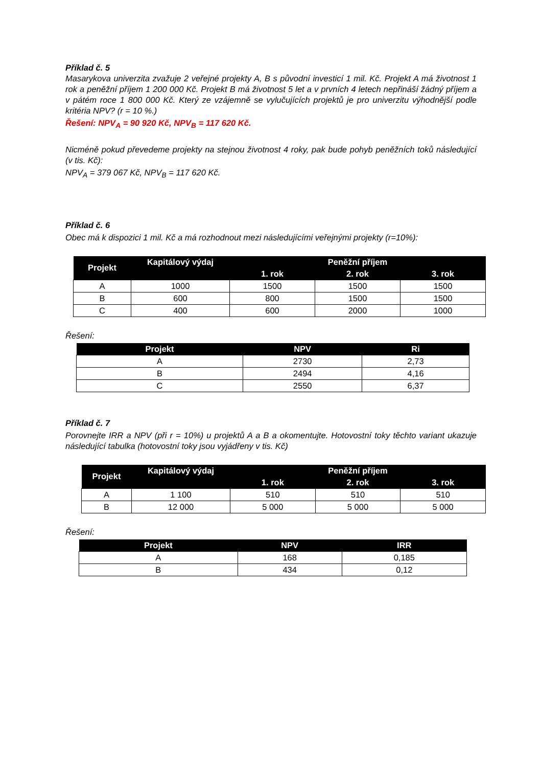Příklad č. 5
Masarykova univerzita zvažuje 2 veřejné projekty A, B s původní investicí 1 mil. Kč. Projekt A má životnost 1 rok a peněžní příjem 1 200 000 Kč. Projekt B má životnost 5 let a v prvních 4 letech nepřináší žádný příjem a v pátém roce 1 800 000 Kč. Který ze vzájemně se vylučujících projektů je pro univerzitu výhodnější podle kritéria NPV? (r = 10 %.)
Řešení: NPV<sub>A</sub> = 90 920 Kč, NPV<sub>B</sub> = 117 620 Kč.
Nicméně pokud převedeme projekty na stejnou životnost 4 roky, pak bude pohyb peněžních toků následující (v tis. Kč):
NPV<sub>A</sub> = 379 067 Kč, NPV<sub>B</sub> = 117 620 Kč.
Příklad č. 6
Obec má k dispozici 1 mil. Kč a má rozhodnout mezi následujícími veřejnými projekty (r=10%):
| Projekt | Kapitálový výdaj | Peněžní příjem | | |
| --- | --- | --- | --- | --- |
| | | 1. rok | 2. rok | 3. rok |
| A | 1000 | 1500 | 1500 | 1500 |
| B | 600 | 800 | 1500 | 1500 |
| C | 400 | 600 | 2000 | 1000 |
Řešení:
| Projekt | NPV | Ri |
| --- | --- | --- |
| A | 2730 | 2,73 |
| B | 2494 | 4,16 |
| C | 2550 | 6,37 |
Příklad č. 7
Porovnejte IRR a NPV (při r = 10%) u projektů A a B a okomentujte. Hotovostní toky těchto variant ukazuje následující tabulka (hotovostní toky jsou vyjádřeny v tis. Kč)
| Projekt | Kapitálový výdaj | Peněžní příjem | | |
| --- | --- | --- | --- | --- |
| | | 1. rok | 2. rok | 3. rok |
| A | 1 100 | 510 | 510 | 510 |
| B | 12 000 | 5 000 | 5 000 | 5 000 |
Řešení:
| Projekt | NPV | IRR |
| --- | --- | --- |
| A | 168 | 0,185 |
| B | 434 | 0,12 |